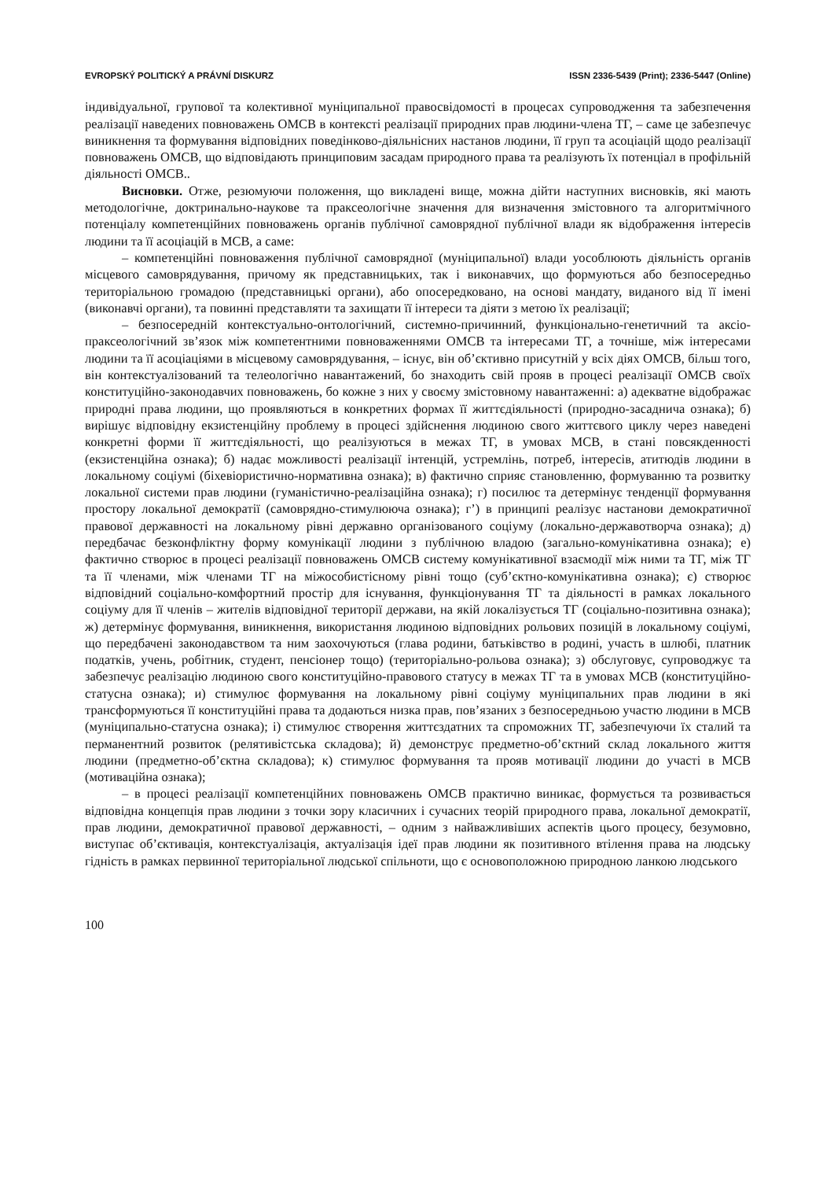EVROPSKÝ POLITICKÝ A PRÁVNÍ DISKURZ ISSN 2336-5439 (Print); 2336-5447 (Online)
індивідуальної, групової та колективної муніципальної правосвідомості в процесах супроводження та забезпечення реалізації наведених повноважень ОМСВ в контексті реалізації природних прав людини-члена ТГ, – саме це забезпечує виникнення та формування відповідних поведінково-діяльнісних настанов людини, її груп та асоціацій щодо реалізації повноважень ОМСВ, що відповідають принциповим засадам природного права та реалізують їх потенціал в профільній діяльності ОМСВ..
Висновки. Отже, резюмуючи положення, що викладені вище, можна дійти наступних висновків, які мають методологічне, доктринально-наукове та праксеологічне значення для визначення змістовного та алгоритмічного потенціалу компетенційних повноважень органів публічної самоврядної публічної влади як відображення інтересів людини та її асоціацій в МСВ, а саме:
– компетенційні повноваження публічної самоврядної (муніципальної) влади уособлюють діяльність органів місцевого самоврядування, причому як представницьких, так і виконавчих, що формуються або безпосередньо територіальною громадою (представницькі органи), або опосередковано, на основі мандату, виданого від її імені (виконавчі органи), та повинні представляти та захищати її інтереси та діяти з метою їх реалізації;
– безпосередній контекстуально-онтологічний, системно-причинний, функціонально-генетичний та аксіо-праксеологічний зв’язок між компетентними повноваженнями ОМСВ та інтересами ТГ, а точніше, між інтересами людини та її асоціаціями в місцевому самоврядування, – існує, він об’єктивно присутній у всіх діях ОМСВ, більш того, він контекстуалізований та телеологічно навантажений, бо знаходить свій прояв в процесі реалізації ОМСВ своїх конституційно-законодавчих повноважень, бо кожне з них у своєму змістовному навантаженні: а) адекватне відображає природні права людини, що проявляються в конкретних формах її життєдіяльності (природно-засаднича ознака); б) вирішує відповідну екзистенційну проблему в процесі здійснення людиною свого життєвого циклу через наведені конкретні форми її життєдіяльності, що реалізуються в межах ТГ, в умовах МСВ, в стані повсякденності (екзистенційна ознака); б) надає можливості реалізації інтенцій, устремлінь, потреб, інтересів, атитюдів людини в локальному соціумі (біхевіористично-нормативна ознака); в) фактично сприяє становленню, формуванню та розвитку локальної системи прав людини (гуманістично-реалізаційна ознака); г) посилює та детермінує тенденції формування простору локальної демократії (самоврядно-стимулююча ознака); г’) в принципі реалізує настанови демократичної правової державності на локальному рівні державно організованого соціуму (локально-державотворча ознака); д) передбачає безконфліктну форму комунікації людини з публічною владою (загально-комунікативна ознака); е) фактично створює в процесі реалізації повноважень ОМСВ систему комунікативної взаємодії між ними та ТГ, між ТГ та її членами, між членами ТГ на міжособистісному рівні тощо (суб’єктно-комунікативна ознака); є) створює відповідний соціально-комфортний простір для існування, функціонування ТГ та діяльності в рамках локального соціуму для її членів – жителів відповідної території держави, на якій локалізується ТГ (соціально-позитивна ознака); ж) детермінує формування, виникнення, використання людиною відповідних рольових позицій в локальному соціумі, що передбачені законодавством та ним заохочуються (глава родини, батьківство в родині, участь в шлюбі, платник податків, учень, робітник, студент, пенсіонер тощо) (територіально-рольова ознака); з) обслуговує, супроводжує та забезпечує реалізацію людиною свого конституційно-правового статусу в межах ТГ та в умовах МСВ (конституційно-статусна ознака); и) стимулює формування на локальному рівні соціуму муніципальних прав людини в які трансформуються її конституційні права та додаються низка прав, пов’язаних з безпосередньою участю людини в МСВ (муніципально-статусна ознака); і) стимулює створення життєздатних та спроможних ТГ, забезпечуючи їх сталий та перманентний розвиток (релятивістська складова); й) демонструє предметно-об’єктний склад локального життя людини (предметно-об’єктна складова); к) стимулює формування та прояв мотивації людини до участі в МСВ (мотиваційна ознака);
– в процесі реалізації компетенційних повноважень ОМСВ практично виникає, формується та розвивається відповідна концепція прав людини з точки зору класичних і сучасних теорій природного права, локальної демократії, прав людини, демократичної правової державності, – одним з найважливіших аспектів цього процесу, безумовно, виступає об’єктивація, контекстуалізація, актуалізація ідеї прав людини як позитивного втілення права на людську гідність в рамках первинної територіальної людської спільноти, що є основоположною природною ланкою людського
100